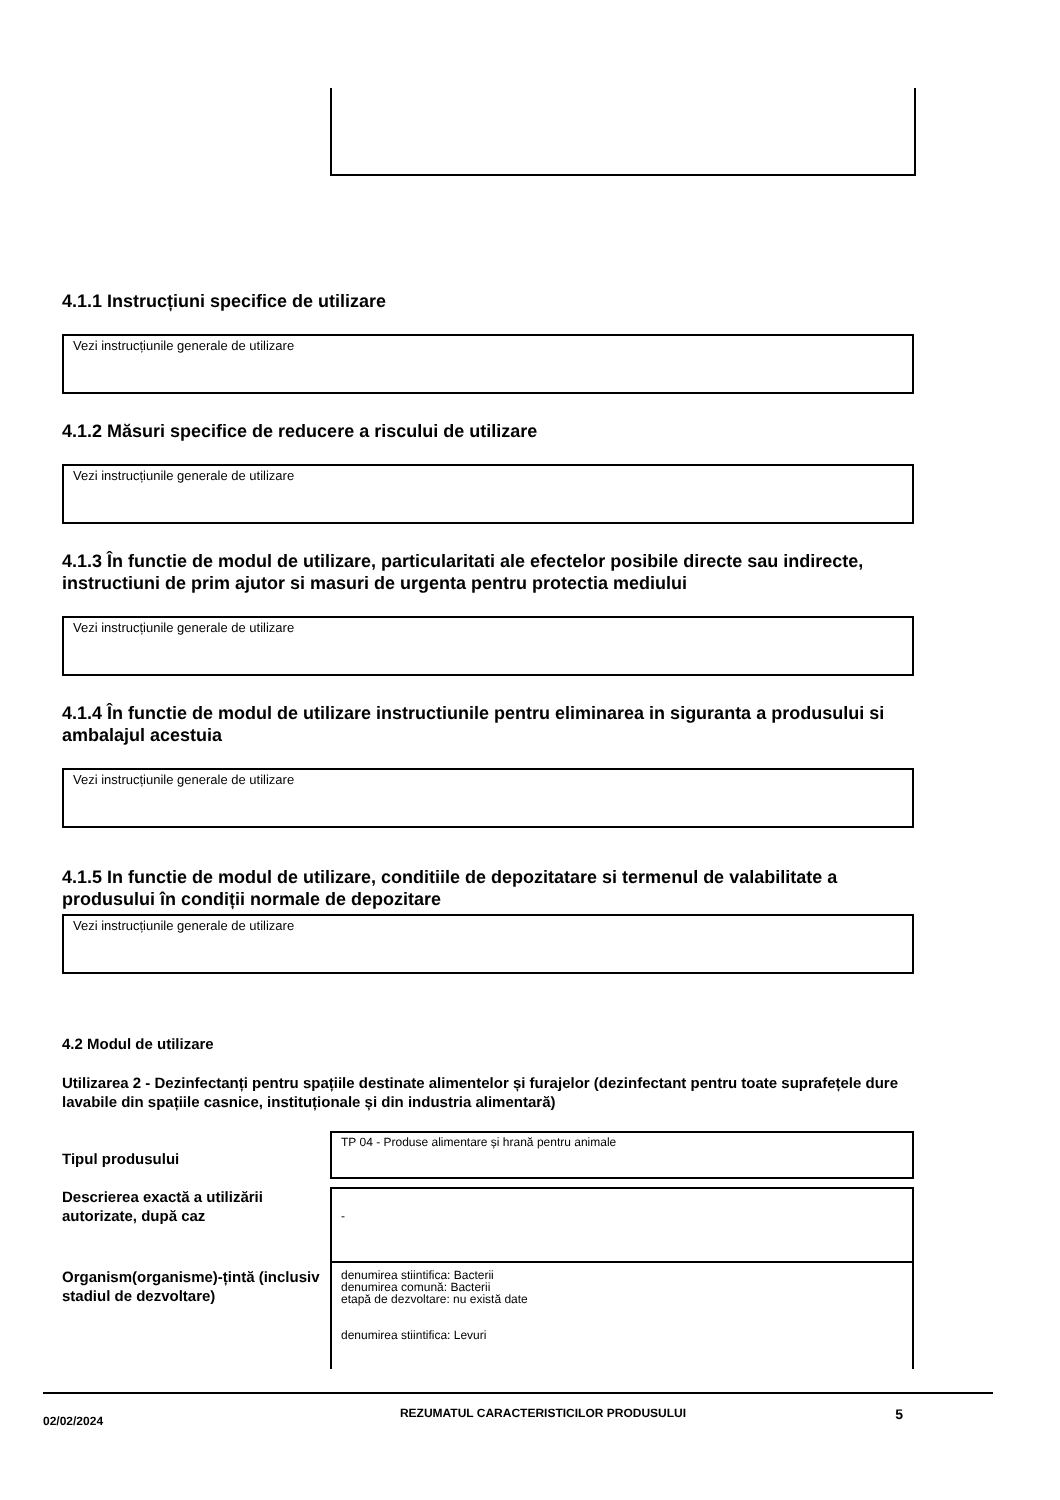4.1.1 Instrucțiuni specifice de utilizare
Vezi instrucțiunile generale de utilizare
4.1.2 Măsuri specifice de reducere a riscului de utilizare
Vezi instrucțiunile generale de utilizare
4.1.3 În functie de modul de utilizare, particularitati ale efectelor posibile directe sau indirecte, instructiuni de prim ajutor si masuri de urgenta pentru protectia mediului
Vezi instrucțiunile generale de utilizare
4.1.4 În functie de modul de utilizare instructiunile pentru eliminarea in siguranta a produsului si ambalajul acestuia
Vezi instrucțiunile generale de utilizare
4.1.5 In functie de modul de utilizare, conditiile de depozitatare si termenul de valabilitate a produsului în condiții normale de depozitare
Vezi instrucțiunile generale de utilizare
4.2 Modul de utilizare
Utilizarea 2 - Dezinfectanți pentru spațiile destinate alimentelor și furajelor (dezinfectant pentru toate suprafețele dure lavabile din spațiile casnice, instituționale și din industria alimentară)
Tipul produsului
TP 04 - Produse alimentare și hrană pentru animale
Descrierea exactă a utilizării autorizate, după caz
-
Organism(organisme)-țintă (inclusiv stadiul de dezvoltare)
denumirea stiintifica: Bacterii
denumirea comună: Bacterii
etapă de dezvoltare: nu există date
denumirea stiintifica: Levuri
02/02/2024
REZUMATUL CARACTERISTICILOR PRODUSULUI
5